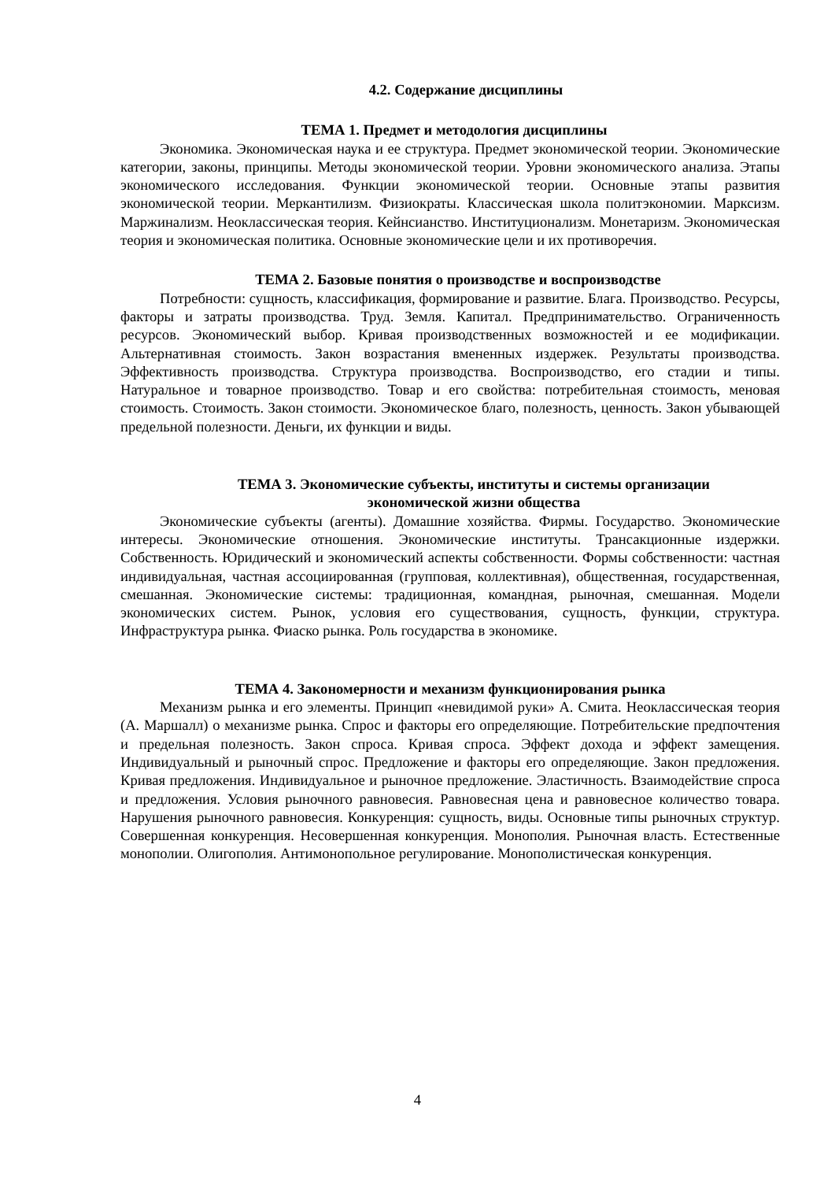4.2. Содержание дисциплины
ТЕМА 1. Предмет и методология дисциплины
Экономика. Экономическая наука и ее структура. Предмет экономической теории. Экономические категории, законы, принципы. Методы экономической теории. Уровни экономического анализа. Этапы экономического исследования. Функции экономической теории. Основные этапы развития экономической теории. Меркантилизм. Физиократы. Классическая школа политэкономии. Марксизм. Маржинализм. Неоклассическая теория. Кейнсианство. Институционализм. Монетаризм. Экономическая теория и экономическая политика. Основные экономические цели и их противоречия.
ТЕМА 2. Базовые понятия о производстве и воспроизводстве
Потребности: сущность, классификация, формирование и развитие. Блага. Производство. Ресурсы, факторы и затраты производства. Труд. Земля. Капитал. Предпринимательство. Ограниченность ресурсов. Экономический выбор. Кривая производственных возможностей и ее модификации. Альтернативная стоимость. Закон возрастания вмененных издержек. Результаты производства. Эффективность производства. Структура производства. Воспроизводство, его стадии и типы. Натуральное и товарное производство. Товар и его свойства: потребительная стоимость, меновая стоимость. Стоимость. Закон стоимости. Экономическое благо, полезность, ценность. Закон убывающей предельной полезности. Деньги, их функции и виды.
ТЕМА 3. Экономические субъекты, институты и системы организации
экономической жизни общества
Экономические субъекты (агенты). Домашние хозяйства. Фирмы. Государство. Экономические интересы. Экономические отношения. Экономические институты. Трансакционные издержки. Собственность. Юридический и экономический аспекты собственности. Формы собственности: частная индивидуальная, частная ассоциированная (групповая, коллективная), общественная, государственная, смешанная. Экономические системы: традиционная, командная, рыночная, смешанная. Модели экономических систем. Рынок, условия его существования, сущность, функции, структура. Инфраструктура рынка. Фиаско рынка. Роль государства в экономике.
ТЕМА 4. Закономерности и механизм функционирования рынка
Механизм рынка и его элементы. Принцип «невидимой руки» А. Смита. Неоклассическая теория (А. Маршалл) о механизме рынка. Спрос и факторы его определяющие. Потребительские предпочтения и предельная полезность. Закон спроса. Кривая спроса. Эффект дохода и эффект замещения. Индивидуальный и рыночный спрос. Предложение и факторы его определяющие. Закон предложения. Кривая предложения. Индивидуальное и рыночное предложение. Эластичность. Взаимодействие спроса и предложения. Условия рыночного равновесия. Равновесная цена и равновесное количество товара. Нарушения рыночного равновесия. Конкуренция: сущность, виды. Основные типы рыночных структур. Совершенная конкуренция. Несовершенная конкуренция. Монополия. Рыночная власть. Естественные монополии. Олигополия. Антимонопольное регулирование. Монополистическая конкуренция.
4